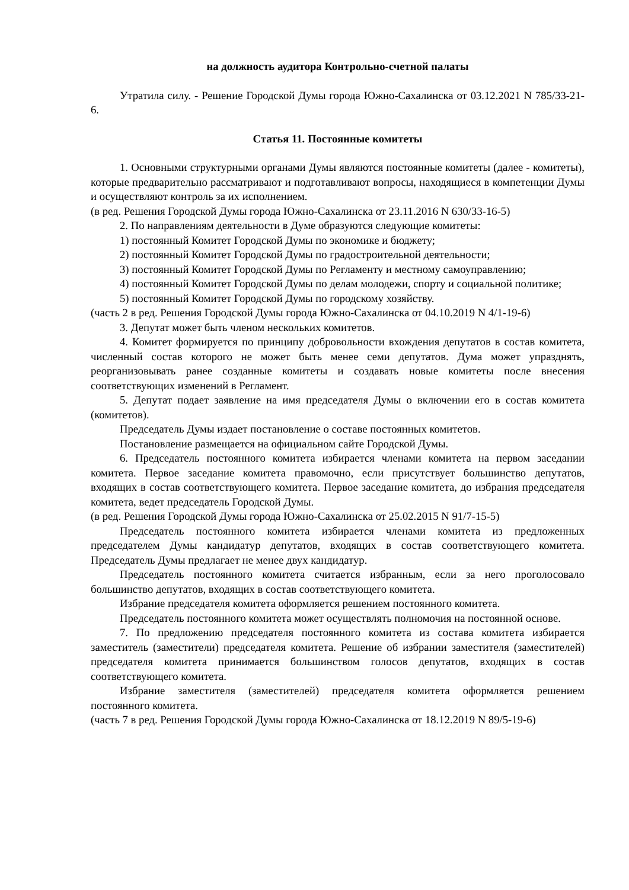на должность аудитора Контрольно-счетной палаты
Утратила силу. - Решение Городской Думы города Южно-Сахалинска от 03.12.2021 N 785/33-21-6.
Статья 11. Постоянные комитеты
1. Основными структурными органами Думы являются постоянные комитеты (далее - комитеты), которые предварительно рассматривают и подготавливают вопросы, находящиеся в компетенции Думы и осуществляют контроль за их исполнением.
(в ред. Решения Городской Думы города Южно-Сахалинска от 23.11.2016 N 630/33-16-5)
2. По направлениям деятельности в Думе образуются следующие комитеты:
1) постоянный Комитет Городской Думы по экономике и бюджету;
2) постоянный Комитет Городской Думы по градостроительной деятельности;
3) постоянный Комитет Городской Думы по Регламенту и местному самоуправлению;
4) постоянный Комитет Городской Думы по делам молодежи, спорту и социальной политике;
5) постоянный Комитет Городской Думы по городскому хозяйству.
(часть 2 в ред. Решения Городской Думы города Южно-Сахалинска от 04.10.2019 N 4/1-19-6)
3. Депутат может быть членом нескольких комитетов.
4. Комитет формируется по принципу добровольности вхождения депутатов в состав комитета, численный состав которого не может быть менее семи депутатов. Дума может упразднять, реорганизовывать ранее созданные комитеты и создавать новые комитеты после внесения соответствующих изменений в Регламент.
5. Депутат подает заявление на имя председателя Думы о включении его в состав комитета (комитетов).
Председатель Думы издает постановление о составе постоянных комитетов.
Постановление размещается на официальном сайте Городской Думы.
6. Председатель постоянного комитета избирается членами комитета на первом заседании комитета. Первое заседание комитета правомочно, если присутствует большинство депутатов, входящих в состав соответствующего комитета. Первое заседание комитета, до избрания председателя комитета, ведет председатель Городской Думы.
(в ред. Решения Городской Думы города Южно-Сахалинска от 25.02.2015 N 91/7-15-5)
Председатель постоянного комитета избирается членами комитета из предложенных председателем Думы кандидатур депутатов, входящих в состав соответствующего комитета. Председатель Думы предлагает не менее двух кандидатур.
Председатель постоянного комитета считается избранным, если за него проголосовало большинство депутатов, входящих в состав соответствующего комитета.
Избрание председателя комитета оформляется решением постоянного комитета.
Председатель постоянного комитета может осуществлять полномочия на постоянной основе.
7. По предложению председателя постоянного комитета из состава комитета избирается заместитель (заместители) председателя комитета. Решение об избрании заместителя (заместителей) председателя комитета принимается большинством голосов депутатов, входящих в состав соответствующего комитета.
Избрание заместителя (заместителей) председателя комитета оформляется решением постоянного комитета.
(часть 7 в ред. Решения Городской Думы города Южно-Сахалинска от 18.12.2019 N 89/5-19-6)